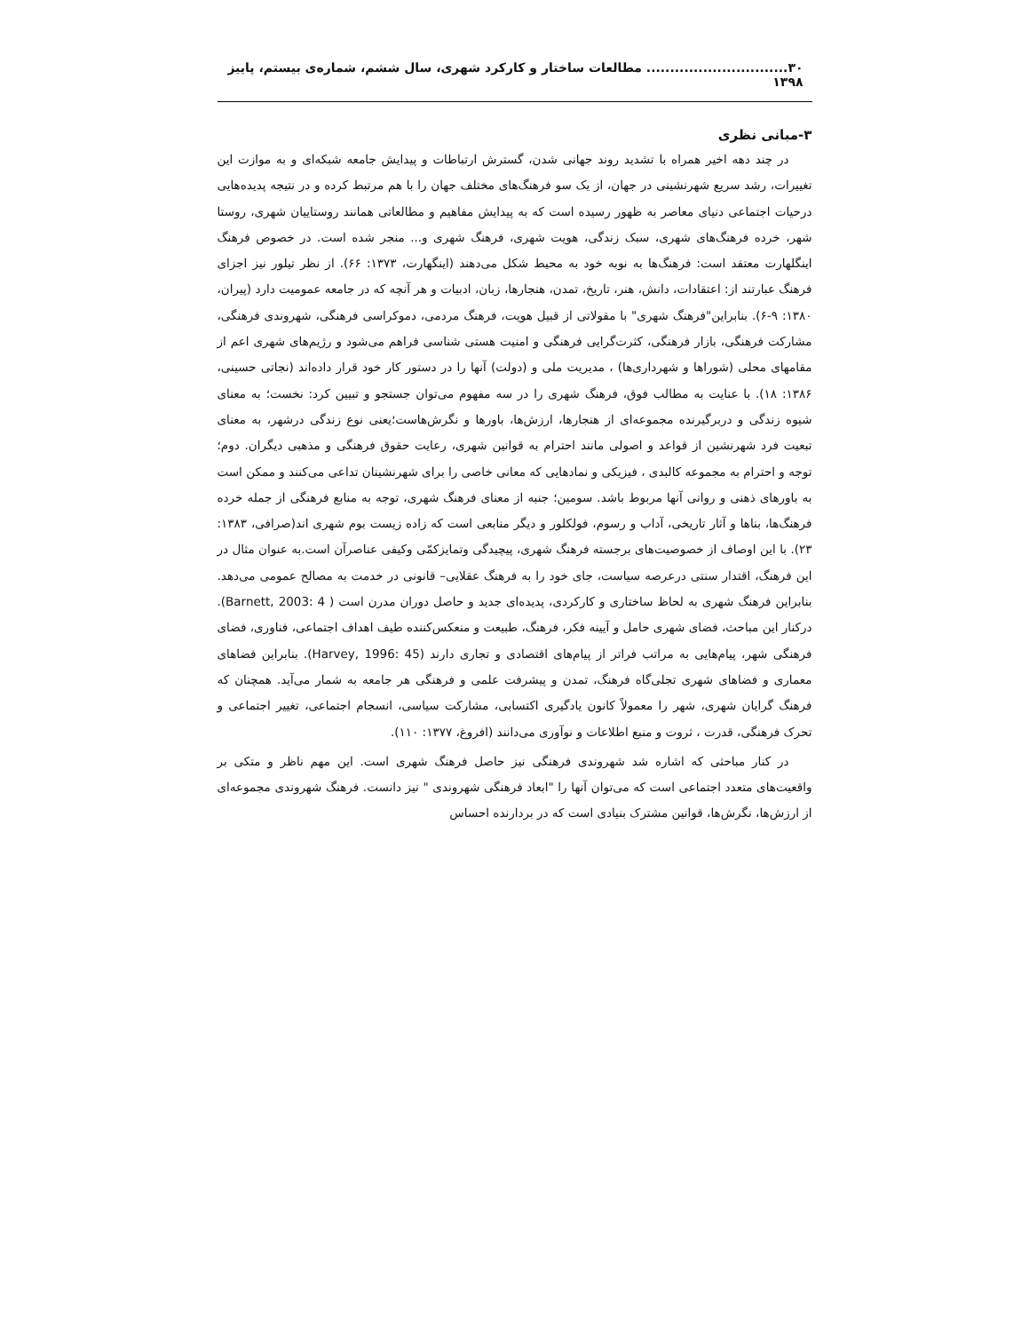۳۰.............................. مطالعات ساختار و کارکرد شهری، سال ششم، شماره‌ی بیستم، پاییز ۱۳۹۸
۳-مبانی نظری
در چند دهه اخیر همراه با تشدید روند جهانی شدن، گسترش ارتباطات و پیدایش جامعه شبکه‌ای و به موازت این تغییرات، رشد سریع شهرنشینی در جهان، از یک سو فرهنگ‌های مختلف جهان را با هم مرتبط کرده و در نتیجه پدیده‌هایی درحیات اجتماعی دنیای معاصر به ظهور رسیده است که به پیدایش مفاهیم و مطالعاتی همانند روستاییان شهری، روستا شهر، خرده فرهنگ‌های شهری، سبک زندگی، هویت شهری، فرهنگ شهری و... منجر شده است. در خصوص فرهنگ اینگلهارت معتقد است: فرهنگ‌ها به نوبه خود به محیط شکل می‌دهند (اینگهارت، ۱۳۷۳: ۶۶). از نظر تیلور نیز اجزای فرهنگ عبارتند از: اعتقادات، دانش، هنر، تاریخ، تمدن، هنجارها، زبان، ادبیات و هر آنچه که در جامعه عمومیت دارد (پیران، ۱۳۸۰: ۹-۶). بنابراین"فرهنگ شهری" با مقولاتی از قبیل هویت، فرهنگ مردمی، دموکراسی فرهنگی، شهروندی فرهنگی، مشارکت فرهنگی، بازار فرهنگی، کثرت‌گرایی فرهنگی و امنیت هستی شناسی فراهم می‌شود و رژیم‌های شهری اعم از مقامهای محلی (شوراها و شهرداری‌ها) ، مدیریت ملی و (دولت) آنها را در دستور کار خود قرار داده‌اند (نجاتی حسینی، ۱۳۸۶: ۱۸). با عنایت به مطالب فوق، فرهنگ شهری را در سه مفهوم می‌توان جستجو و تبیین کرد: نخست؛ به معنای شیوه زندگی و دربرگیرنده مجموعه‌ای از هنجارها، ارزش‌ها، باورها و نگرش‌هاست؛یعنی نوع زندگی درشهر، به معنای تبعیت فرد شهرنشین از قواعد و اصولی مانند احترام به قوانین شهری، رعایت حقوق فرهنگی و مذهبی دیگران. دوم؛ توجه و احترام به مجموعه کالبدی ، فیزیکی و نمادهایی که معانی خاصی را برای شهرنشینان تداعی می‌کنند و ممکن است به باورهای ذهنی و روانی آنها مربوط باشد. سومین؛ جنبه از معنای فرهنگ شهری، توجه به منابع فرهنگی از جمله خرده فرهنگ‌ها، بناها و آثار تاریخی، آداب و رسوم، فولکلور و دیگر منابعی است که زاده زیست بوم شهری اند(صرافی، ۱۳۸۳: ۲۳). با این اوصاف از خصوصیت‌های برجسته فرهنگ شهری، پیچیدگی وتمایزکمّی وکیفی عناصرآن است.به عنوان مثال در این فرهنگ، اقتدار سنتی درعرصه سیاست، جای خود را به فرهنگ عقلایی– قانونی در خدمت به مصالح عمومی می‌دهد. بنابراین فرهنگ شهری به لحاظ ساختاری و کارکردی، پدیده‌ای جدید و حاصل دوران مدرن است ( Barnett, 2003: 4). درکنار این مباحث، فضای شهری حامل و آیینه فکر، فرهنگ، طبیعت و منعکس‌کننده طیف اهداف اجتماعی، فناوری، فضای فرهنگی شهر، پیام‌هایی به مراتب فراتر از پیام‌های اقتصادی و تجاری دارند (Harvey, 1996: 45). بنابراین فضاهای معماری و فضاهای شهری تجلی‌گاه فرهنگ، تمدن و پیشرفت علمی و فرهنگی هر جامعه به شمار می‌آید. همچنان که فرهنگ گرایان شهری، شهر را معمولاً کانون یادگیری اکتسابی، مشارکت سیاسی، انسجام اجتماعی، تغییر اجتماعی و تحرک فرهنگی، قدرت ، ثروت و منبع اطلاعات و نوآوری می‌دانند (افروغ، ۱۳۷۷: ۱۱۰).
در کنار مباحثی که اشاره شد شهروندی فرهنگی نیز حاصل فرهنگ شهری است. این مهم ناظر و متکی بر واقعیت‌های متعدد اجتماعی است که می‌توان آنها را "ابعاد فرهنگی شهروندی " نیز دانست. فرهنگ شهروندی مجموعه‌ای از ارزش‌ها، نگرش‌ها، قوانین مشترک بنیادی است که در بردارنده احساس